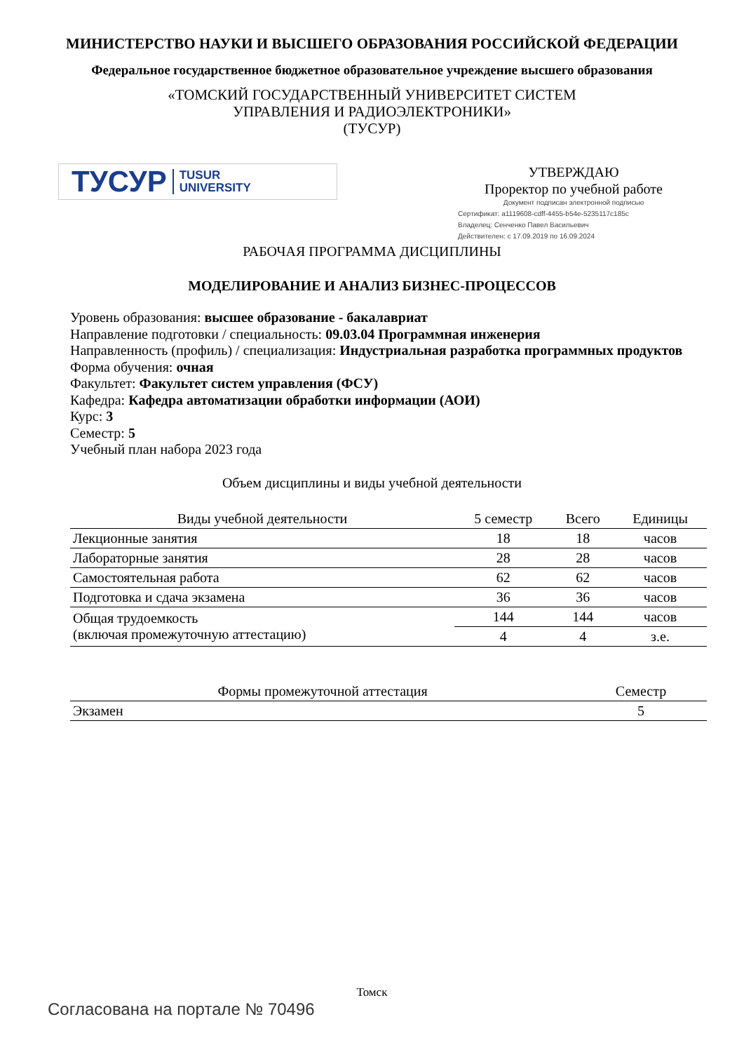МИНИСТЕРСТВО НАУКИ И ВЫСШЕГО ОБРАЗОВАНИЯ РОССИЙСКОЙ ФЕДЕРАЦИИ
Федеральное государственное бюджетное образовательное учреждение высшего образования
«ТОМСКИЙ ГОСУДАРСТВЕННЫЙ УНИВЕРСИТЕТ СИСТЕМ
УПРАВЛЕНИЯ И РАДИОЭЛЕКТРОНИКИ»
(ТУСУР)
ТУСУР TUSUR
UNIVERSITY
УТВЕРЖДАЮ
Проректор по учебной работе
Документ подписан электронной подписью
Сертификат: a1119608-cdff-4455-b54e-5235117c185c
Владелец: Сенченко Павел Васильевич
Действителен: с 17.09.2019 по 16.09.2024
РАБОЧАЯ ПРОГРАММА ДИСЦИПЛИНЫ
МОДЕЛИРОВАНИЕ И АНАЛИЗ БИЗНЕС-ПРОЦЕССОВ
Уровень образования: высшее образование - бакалавриат
Направление подготовки / специальность: 09.03.04 Программная инженерия
Направленность (профиль) / специализация: Индустриальная разработка программных продуктов
Форма обучения: очная
Факультет: Факультет систем управления (ФСУ)
Кафедра: Кафедра автоматизации обработки информации (АОИ)
Курс: 3
Семестр: 5
Учебный план набора 2023 года
Объем дисциплины и виды учебной деятельности
| Виды учебной деятельности | 5 семестр | Всего | Единицы |
| --- | --- | --- | --- |
| Лекционные занятия | 18 | 18 | часов |
| Лабораторные занятия | 28 | 28 | часов |
| Самостоятельная работа | 62 | 62 | часов |
| Подготовка и сдача экзамена | 36 | 36 | часов |
| Общая трудоемкость (включая промежуточную аттестацию) | 144 | 144 | часов |
| | 4 | 4 | з.е. |
| Формы промежуточной аттестация | Семестр |
| --- | --- |
| Экзамен | 5 |
Томск
Согласована на портале № 70496